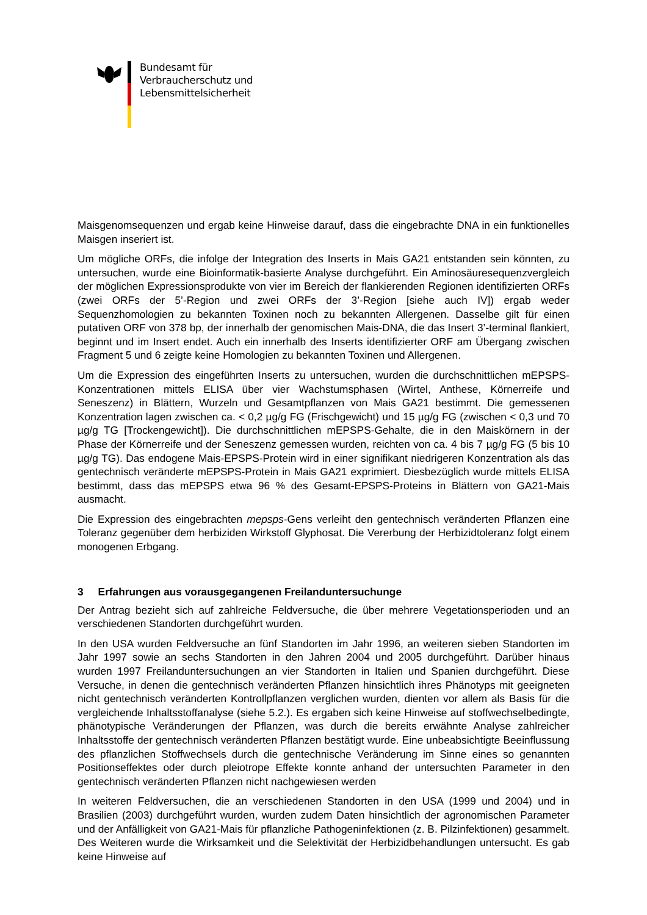Bundesamt für
Verbraucherschutz und
Lebensmittelsicherheit
Maisgenomsequenzen und ergab keine Hinweise darauf, dass die eingebrachte DNA in ein funktionelles Maisgen inseriert ist.
Um mögliche ORFs, die infolge der Integration des Inserts in Mais GA21 entstanden sein könnten, zu untersuchen, wurde eine Bioinformatik-basierte Analyse durchgeführt. Ein Aminosäuresequenzvergleich der möglichen Expressionsprodukte von vier im Bereich der flankierenden Regionen identifizierten ORFs (zwei ORFs der 5’-Region und zwei ORFs der 3’-Region [siehe auch IV]) ergab weder Sequenzhomologien zu bekannten Toxinen noch zu bekannten Allergenen. Dasselbe gilt für einen putativen ORF von 378 bp, der innerhalb der genomischen Mais-DNA, die das Insert 3’-terminal flankiert, beginnt und im Insert endet. Auch ein innerhalb des Inserts identifizierter ORF am Übergang zwischen Fragment 5 und 6 zeigte keine Homologien zu bekannten Toxinen und Allergenen.
Um die Expression des eingeführten Inserts zu untersuchen, wurden die durchschnittlichen mEPSPS-Konzentrationen mittels ELISA über vier Wachstumsphasen (Wirtel, Anthese, Körnerreife und Seneszenz) in Blättern, Wurzeln und Gesamtpflanzen von Mais GA21 bestimmt. Die gemessenen Konzentration lagen zwischen ca. < 0,2 µg/g FG (Frischgewicht) und 15 µg/g FG (zwischen < 0,3 und 70 µg/g TG [Trockengewicht]). Die durchschnittlichen mEPSPS-Gehalte, die in den Maiskörnern in der Phase der Körnerreife und der Seneszenz gemessen wurden, reichten von ca. 4 bis 7 µg/g FG (5 bis 10 µg/g TG). Das endogene Mais-EPSPS-Protein wird in einer signifikant niedrigeren Konzentration als das gentechnisch veränderte mEPSPS-Protein in Mais GA21 exprimiert. Diesbezüglich wurde mittels ELISA bestimmt, dass das mEPSPS etwa 96 % des Gesamt-EPSPS-Proteins in Blättern von GA21-Mais ausmacht.
Die Expression des eingebrachten mepsps-Gens verleiht den gentechnisch veränderten Pflanzen eine Toleranz gegenüber dem herbiziden Wirkstoff Glyphosat. Die Vererbung der Herbizidtoleranz folgt einem monogenen Erbgang.
3 Erfahrungen aus vorausgegangenen Freilanduntersuchunge
Der Antrag bezieht sich auf zahlreiche Feldversuche, die über mehrere Vegetationsperioden und an verschiedenen Standorten durchgeführt wurden.
In den USA wurden Feldversuche an fünf Standorten im Jahr 1996, an weiteren sieben Standorten im Jahr 1997 sowie an sechs Standorten in den Jahren 2004 und 2005 durchgeführt. Darüber hinaus wurden 1997 Freilanduntersuchungen an vier Standorten in Italien und Spanien durchgeführt. Diese Versuche, in denen die gentechnisch veränderten Pflanzen hinsichtlich ihres Phänotyps mit geeigneten nicht gentechnisch veränderten Kontrollpflanzen verglichen wurden, dienten vor allem als Basis für die vergleichende Inhaltsstoffanalyse (siehe 5.2.). Es ergaben sich keine Hinweise auf stoffwechselbedingte, phänotypische Veränderungen der Pflanzen, was durch die bereits erwähnte Analyse zahlreicher Inhaltsstoffe der gentechnisch veränderten Pflanzen bestätigt wurde. Eine unbeabsichtigte Beeinflussung des pflanzlichen Stoffwechsels durch die gentechnische Veränderung im Sinne eines so genannten Positionseffektes oder durch pleiotrope Effekte konnte anhand der untersuchten Parameter in den gentechnisch veränderten Pflanzen nicht nachgewiesen werden
In weiteren Feldversuchen, die an verschiedenen Standorten in den USA (1999 und 2004) und in Brasilien (2003) durchgeführt wurden, wurden zudem Daten hinsichtlich der agronomischen Parameter und der Anfälligkeit von GA21-Mais für pflanzliche Pathogeninfektionen (z. B. Pilzinfektionen) gesammelt. Des Weiteren wurde die Wirksamkeit und die Selektivität der Herbizidbehandlungen untersucht. Es gab keine Hinweise auf